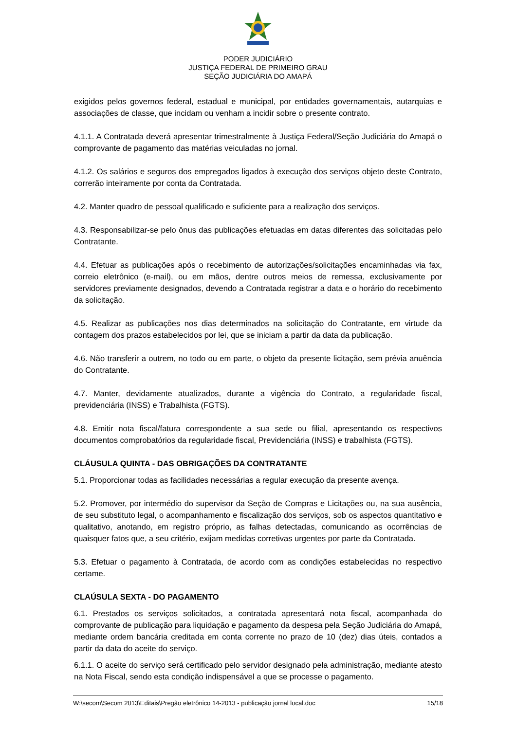PODER JUDICIÁRIO
JUSTIÇA FEDERAL DE PRIMEIRO GRAU
SEÇÃO JUDICIÁRIA DO AMAPÁ
exigidos pelos governos federal, estadual e municipal, por entidades governamentais, autarquias e associações de classe, que incidam ou venham a incidir sobre o presente contrato.
4.1.1. A Contratada deverá apresentar trimestralmente à Justiça Federal/Seção Judiciária do Amapá o comprovante de pagamento das matérias veiculadas no jornal.
4.1.2. Os salários e seguros dos empregados ligados à execução dos serviços objeto deste Contrato, correrão inteiramente por conta da Contratada.
4.2. Manter quadro de pessoal qualificado e suficiente para a realização dos serviços.
4.3. Responsabilizar-se pelo ônus das publicações efetuadas em datas diferentes das solicitadas pelo Contratante.
4.4. Efetuar as publicações após o recebimento de autorizações/solicitações encaminhadas via fax, correio eletrônico (e-mail), ou em mãos, dentre outros meios de remessa, exclusivamente por servidores previamente designados, devendo a Contratada registrar a data e o horário do recebimento da solicitação.
4.5. Realizar as publicações nos dias determinados na solicitação do Contratante, em virtude da contagem dos prazos estabelecidos por lei, que se iniciam a partir da data da publicação.
4.6. Não transferir a outrem, no todo ou em parte, o objeto da presente licitação, sem prévia anuência do Contratante.
4.7. Manter, devidamente atualizados, durante a vigência do Contrato, a regularidade fiscal, previdenciária (INSS) e Trabalhista (FGTS).
4.8. Emitir nota fiscal/fatura correspondente a sua sede ou filial, apresentando os respectivos documentos comprobatórios da regularidade fiscal, Previdenciária (INSS) e trabalhista (FGTS).
CLÁUSULA QUINTA - DAS OBRIGAÇÕES DA CONTRATANTE
5.1. Proporcionar todas as facilidades necessárias a regular execução da presente avença.
5.2. Promover, por intermédio do supervisor da Seção de Compras e Licitações ou, na sua ausência, de seu substituto legal, o acompanhamento e fiscalização dos serviços, sob os aspectos quantitativo e qualitativo, anotando, em registro próprio, as falhas detectadas, comunicando as ocorrências de quaisquer fatos que, a seu critério, exijam medidas corretivas urgentes por parte da Contratada.
5.3. Efetuar o pagamento à Contratada, de acordo com as condições estabelecidas no respectivo certame.
CLAÚSULA SEXTA - DO PAGAMENTO
6.1. Prestados os serviços solicitados, a contratada apresentará nota fiscal, acompanhada do comprovante de publicação para liquidação e pagamento da despesa pela Seção Judiciária do Amapá, mediante ordem bancária creditada em conta corrente no prazo de 10 (dez) dias úteis, contados a partir da data do aceite do serviço.
6.1.1. O aceite do serviço será certificado pelo servidor designado pela administração, mediante atesto na Nota Fiscal, sendo esta condição indispensável a que se processe o pagamento.
W:\secom\Secom 2013\Editais\Pregão eletrônico 14-2013 - publicação jornal local.doc 15/18